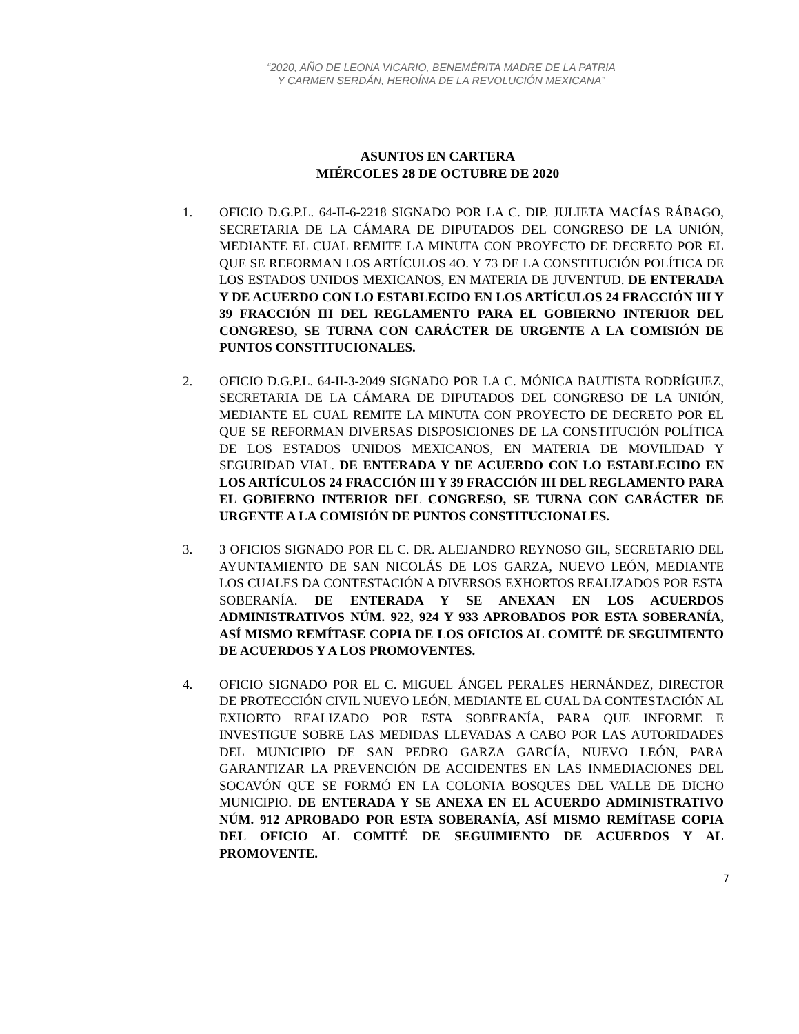“2020, AÑO DE LEONA VICARIO, BENEMÉRITA MADRE DE LA PATRIA Y CARMEN SERDÁN, HEROÍNA DE LA REVOLUCIÓN MEXICANA”
ASUNTOS EN CARTERA
MIÉRCOLES 28 DE OCTUBRE DE 2020
1. OFICIO D.G.P.L. 64-II-6-2218 SIGNADO POR LA C. DIP. JULIETA MACÍAS RÁBAGO, SECRETARIA DE LA CÁMARA DE DIPUTADOS DEL CONGRESO DE LA UNIÓN, MEDIANTE EL CUAL REMITE LA MINUTA CON PROYECTO DE DECRETO POR EL QUE SE REFORMAN LOS ARTÍCULOS 4O. Y 73 DE LA CONSTITUCIÓN POLÍTICA DE LOS ESTADOS UNIDOS MEXICANOS, EN MATERIA DE JUVENTUD. DE ENTERADA Y DE ACUERDO CON LO ESTABLECIDO EN LOS ARTÍCULOS 24 FRACCIÓN III Y 39 FRACCIÓN III DEL REGLAMENTO PARA EL GOBIERNO INTERIOR DEL CONGRESO, SE TURNA CON CARÁCTER DE URGENTE A LA COMISIÓN DE PUNTOS CONSTITUCIONALES.
2. OFICIO D.G.P.L. 64-II-3-2049 SIGNADO POR LA C. MÓNICA BAUTISTA RODRÍGUEZ, SECRETARIA DE LA CÁMARA DE DIPUTADOS DEL CONGRESO DE LA UNIÓN, MEDIANTE EL CUAL REMITE LA MINUTA CON PROYECTO DE DECRETO POR EL QUE SE REFORMAN DIVERSAS DISPOSICIONES DE LA CONSTITUCIÓN POLÍTICA DE LOS ESTADOS UNIDOS MEXICANOS, EN MATERIA DE MOVILIDAD Y SEGURIDAD VIAL. DE ENTERADA Y DE ACUERDO CON LO ESTABLECIDO EN LOS ARTÍCULOS 24 FRACCIÓN III Y 39 FRACCIÓN III DEL REGLAMENTO PARA EL GOBIERNO INTERIOR DEL CONGRESO, SE TURNA CON CARÁCTER DE URGENTE A LA COMISIÓN DE PUNTOS CONSTITUCIONALES.
3. 3 OFICIOS SIGNADO POR EL C. DR. ALEJANDRO REYNOSO GIL, SECRETARIO DEL AYUNTAMIENTO DE SAN NICOLÁS DE LOS GARZA, NUEVO LEÓN, MEDIANTE LOS CUALES DA CONTESTACIÓN A DIVERSOS EXHORTOS REALIZADOS POR ESTA SOBERANÍA. DE ENTERADA Y SE ANEXAN EN LOS ACUERDOS ADMINISTRATIVOS NÚM. 922, 924 Y 933 APROBADOS POR ESTA SOBERANÍA, ASÍ MISMO REMÍTASE COPIA DE LOS OFICIOS AL COMITÉ DE SEGUIMIENTO DE ACUERDOS Y A LOS PROMOVENTES.
4. OFICIO SIGNADO POR EL C. MIGUEL ÁNGEL PERALES HERNÁNDEZ, DIRECTOR DE PROTECCIÓN CIVIL NUEVO LEÓN, MEDIANTE EL CUAL DA CONTESTACIÓN AL EXHORTO REALIZADO POR ESTA SOBERANÍA, PARA QUE INFORME E INVESTIGUE SOBRE LAS MEDIDAS LLEVADAS A CABO POR LAS AUTORIDADES DEL MUNICIPIO DE SAN PEDRO GARZA GARCÍA, NUEVO LEÓN, PARA GARANTIZAR LA PREVENCIÓN DE ACCIDENTES EN LAS INMEDIACIONES DEL SOCAVÓN QUE SE FORMÓ EN LA COLONIA BOSQUES DEL VALLE DE DICHO MUNICIPIO. DE ENTERADA Y SE ANEXA EN EL ACUERDO ADMINISTRATIVO NÚM. 912 APROBADO POR ESTA SOBERANÍA, ASÍ MISMO REMÍTASE COPIA DEL OFICIO AL COMITÉ DE SEGUIMIENTO DE ACUERDOS Y AL PROMOVENTE.
7